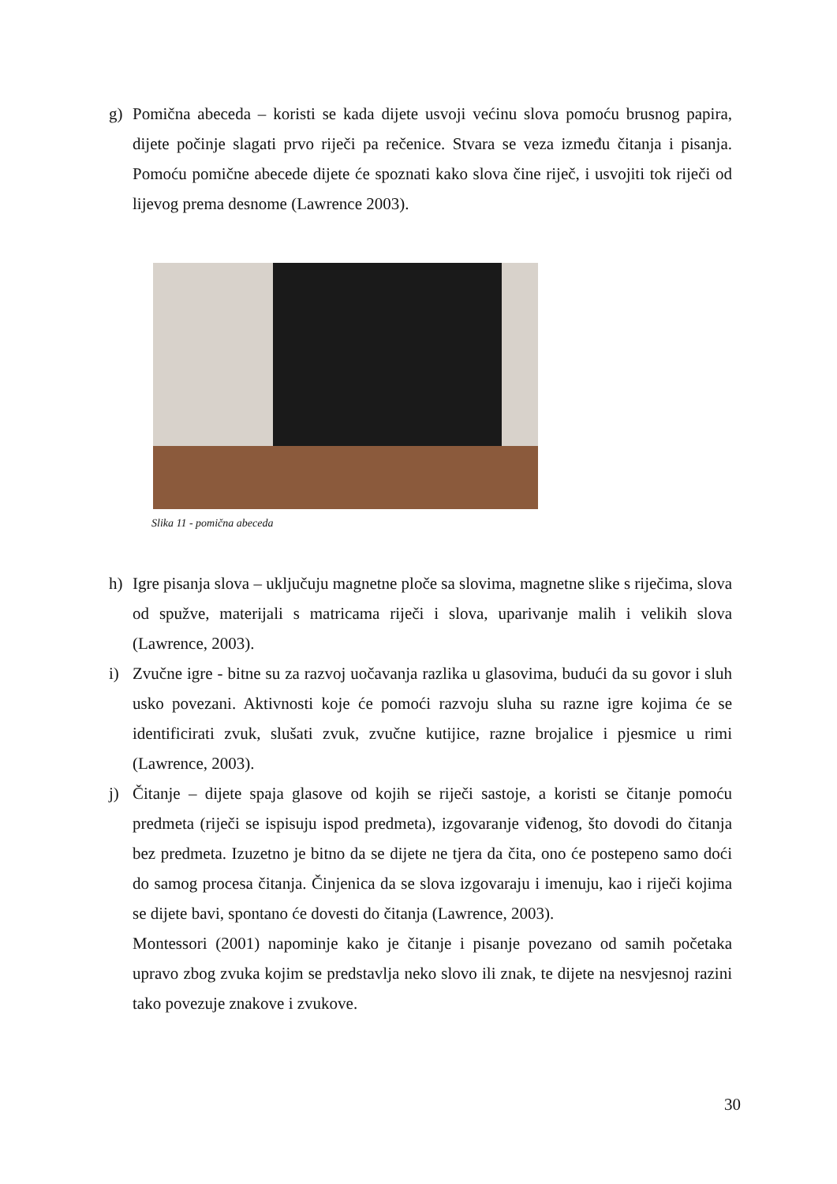g) Pomična abeceda – koristi se kada dijete usvoji većinu slova pomoću brusnog papira, dijete počinje slagati prvo riječi pa rečenice. Stvara se veza između čitanja i pisanja. Pomoću pomične abecede dijete će spoznati kako slova čine riječ, i usvojiti tok riječi od lijevog prema desnome (Lawrence 2003).
Slika 11 - pomična abeceda
h) Igre pisanja slova – uključuju magnetne ploče sa slovima, magnetne slike s riječima, slova od spužve, materijali s matricama riječi i slova, uparivanje malih i velikih slova (Lawrence, 2003).
i) Zvučne igre - bitne su za razvoj uočavanja razlika u glasovima, budući da su govor i sluh usko povezani. Aktivnosti koje će pomoći razvoju sluha su razne igre kojima će se identificirati zvuk, slušati zvuk, zvučne kutijice, razne brojalice i pjesmice u rimi (Lawrence, 2003).
j) Čitanje – dijete spaja glasove od kojih se riječi sastoje, a koristi se čitanje pomoću predmeta (riječi se ispisuju ispod predmeta), izgovaranje viđenog, što dovodi do čitanja bez predmeta. Izuzetno je bitno da se dijete ne tjera da čita, ono će postepeno samo doći do samog procesa čitanja. Činjenica da se slova izgovaraju i imenuju, kao i riječi kojima se dijete bavi, spontano će dovesti do čitanja (Lawrence, 2003).
Montessori (2001) napominje kako je čitanje i pisanje povezano od samih početaka upravo zbog zvuka kojim se predstavlja neko slovo ili znak, te dijete na nesvjesnoj razini tako povezuje znakove i zvukove.
30